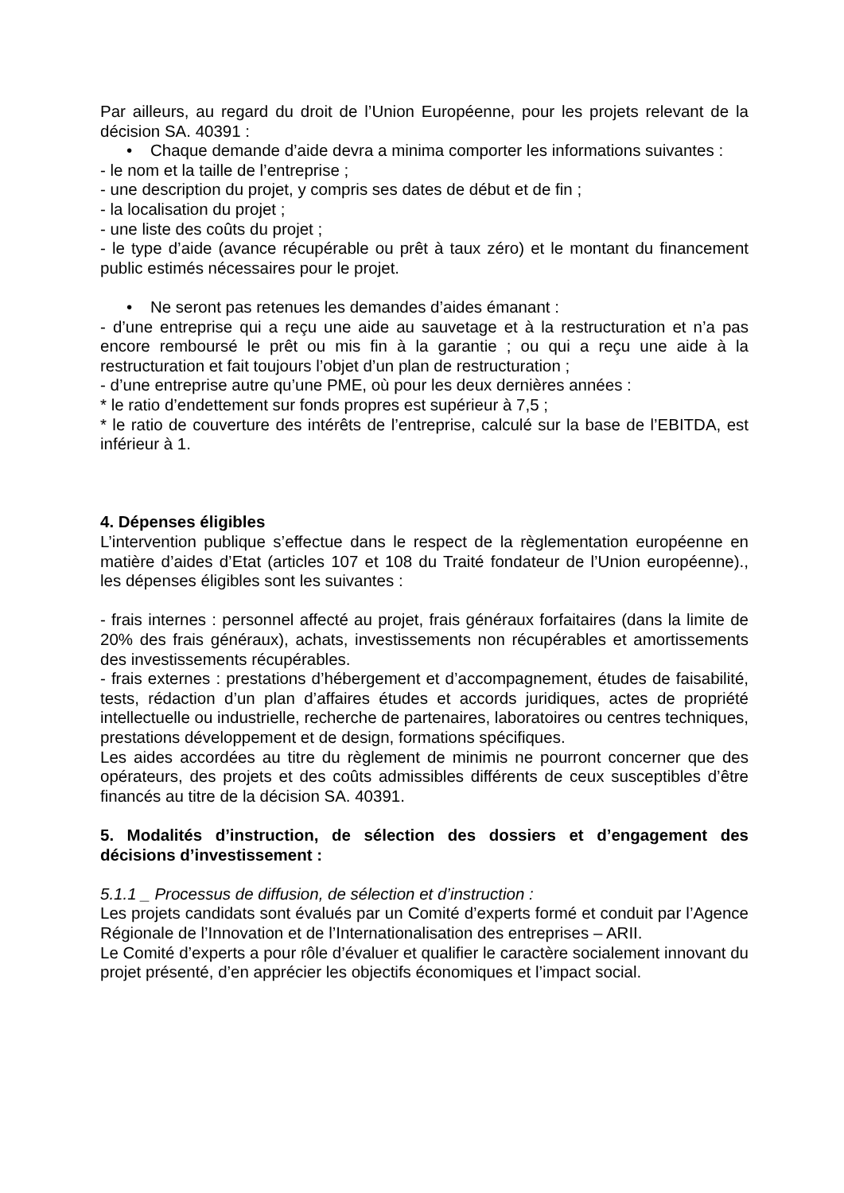Par ailleurs, au regard du droit de l’Union Européenne, pour les projets relevant de la décision SA. 40391 :
• Chaque demande d’aide devra a minima comporter les informations suivantes :
- le nom et la taille de l’entreprise ;
- une description du projet, y compris ses dates de début et de fin ;
- la localisation du projet ;
- une liste des coûts du projet ;
- le type d’aide (avance récupérable ou prêt à taux zéro) et le montant du financement public estimés nécessaires pour le projet.
• Ne seront pas retenues les demandes d’aides émanant :
- d’une entreprise qui a reçu une aide au sauvetage et à la restructuration et n’a pas encore remboursé le prêt ou mis fin à la garantie ; ou qui a reçu une aide à la restructuration et fait toujours l’objet d’un plan de restructuration ;
- d’une entreprise autre qu’une PME, où pour les deux dernières années :
* le ratio d’endettement sur fonds propres est supérieur à 7,5 ;
* le ratio de couverture des intérêts de l’entreprise, calculé sur la base de l’EBITDA, est inférieur à 1.
4. Dépenses éligibles
L’intervention publique s’effectue dans le respect de la règlementation européenne en matière d’aides d’Etat (articles 107 et 108 du Traité fondateur de l’Union européenne)., les dépenses éligibles sont les suivantes :
- frais internes : personnel affecté au projet, frais généraux forfaitaires (dans la limite de 20% des frais généraux), achats, investissements non récupérables et amortissements des investissements récupérables.
- frais externes : prestations d’hébergement et d’accompagnement, études de faisabilité, tests, rédaction d’un plan d’affaires études et accords juridiques, actes de propriété intellectuelle ou industrielle, recherche de partenaires, laboratoires ou centres techniques, prestations développement et de design, formations spécifiques.
Les aides accordées au titre du règlement de minimis ne pourront concerner que des opérateurs, des projets et des coûts admissibles différents de ceux susceptibles d’être financés au titre de la décision SA. 40391.
5. Modalités d’instruction, de sélection des dossiers et d’engagement des décisions d’investissement :
5.1.1 _ Processus de diffusion, de sélection et d’instruction :
Les projets candidats sont évalués par un Comité d’experts formé et conduit par l’Agence Régionale de l’Innovation et de l’Internationalisation des entreprises – ARII.
Le Comité d’experts a pour rôle d’évaluer et qualifier le caractère socialement innovant du projet présenté, d’en apprécier les objectifs économiques et l’impact social.